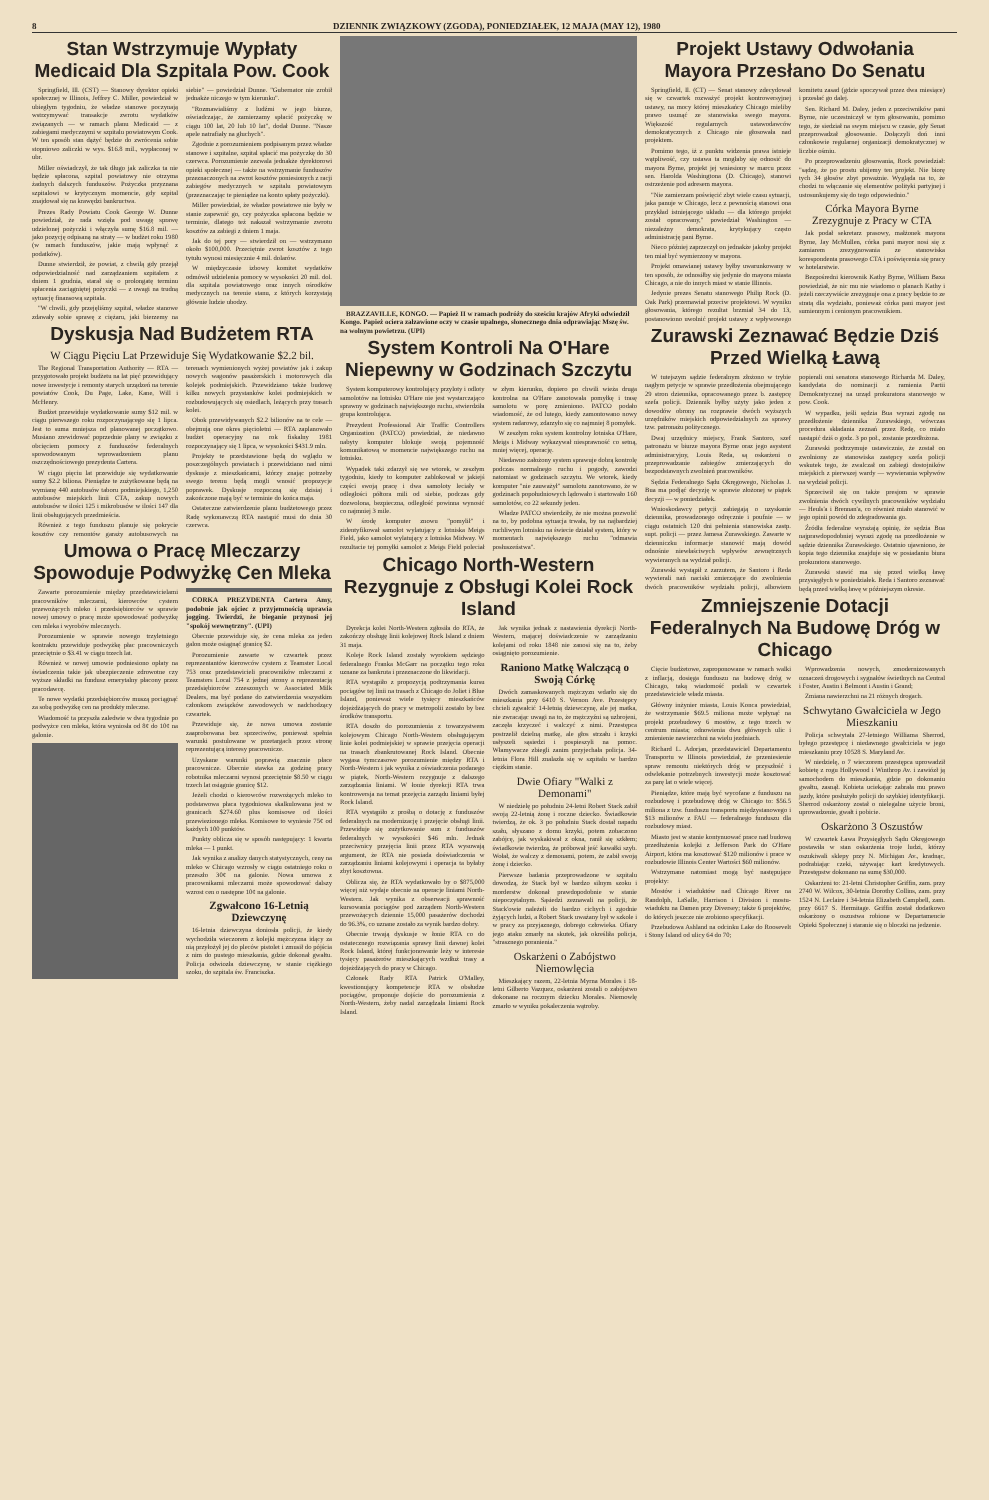8 DZIENNIK ZWIĄZKOWY (ZGODA), PONIEDZIAŁEK, 12 MAJA (MAY 12), 1980
Stan Wstrzymuje Wypłaty Medicaid Dla Szpitala Pow. Cook
Springfield, Ill. (CST) — Stanowy dyrektor opieki społecznej w Illinois, Jeffrey C. Miller, powiedział w ubiegłym tygodniu, że władze stanowe poczynają wstrzymywać transakcje zwrotu wydatków związanych — w ramach planu Medicaid — z zabiegami medycznymi w szpitalu powiatowym Cook. W ten sposób stan dążyć będzie do zwrócenia sobie stopniowo zaliczki w wys. $16.8 mil., wypłaconej w ubr.
Miller oświadczył, że tak długo jak zaliczka ta nie będzie spłacona, szpital powiatowy nie otrzyma żadnych dalszych funduszów. Pożyczka przyznana szpitalowi w krytycznym momencie, gdy szpital znajdował się na krawędzi bankructwa.
Prezes Rady Powiatu Cook George W. Dunne powiedział, że rada wzięła pod uwagę sprawę udzielonej pożyczki i włączyła sumę $16.8 mil. — jako pozycję odpisaną na straty — w budżet roku 1980 (w ramach funduszów, jakie mają wpłynąć z podatków).
Dunne stwierdził, że powiat, z chwilą gdy przejął odpowiedzialność nad zarządzaniem szpitalem z dniem 1 grudnia, starał się o prolongatę terminu spłacenia zaciągniętej pożyczki — z uwagi na trudną sytuację finansową szpitala.
"W chwili, gdy przejęliśmy szpital, władze stanowe zdawały sobie sprawę z ciężaru, jaki bierzemy na siebie" — powiedział Dunne. "Gubernator nie zrobił jednakże niczego w tym kierunku".
"Rozmawialiśmy z ludźmi w jego biurze, oświadczając, że zamierzamy spłacić pożyczkę w ciągu 100 lat, 20 lub 10 lat", dodał Dunne. "Nasze apele natrafiały na głuchych".
Zgodnie z porozumieniem podpisanym przez władze stanowe i szpitalne, szpital spłacić ma pożyczkę do 30 czerwca. Porozumienie zezwala jednakże dyrektorowi opieki społecznej — także na wstrzymanie funduszów przeznaczonych na zwrot kosztów poniesionych z racji zabiegów medycznych w szpitalu powiatowym (przeznaczając te pieniądze na konto spłaty pożyczki).
Miller powiedział, że władze powiatowe nie były w stanie zapewnić go, czy pożyczka spłacona będzie w terminie, dlatego też nakazał wstrzymanie zwrotu kosztów za zabiegi z dniem 1 maja.
Jak do tej pory — stwierdził on — wstrzymano około $100,000. Przeciętnie zwrot kosztów z tego tytułu wynosi miesięcznie 4 mil. dolarów.
W międzyczasie izbowy komitet wydatków odmówił udzielenia pomocy w wysokości 20 mil. dol. dla szpitala powiatowego oraz innych ośrodków medycznych na terenie stanu, z których korzystają głównie ludzie ubodzy.
Dyskusja Nad Budżetem RTA
W Ciągu Pięciu Lat Przewiduje Się Wydatkowanie $2.2 bil.
The Regional Transportation Authority — RTA — przygotowało projekt budżetu na lat pięć przewidujący nowe inwestycje i remonty starych urządzeń na terenie powiatów Cook, Du Page, Lake, Kane, Will i McHenry.
Budżet przewiduje wydatkowanie sumy $12 mil. w ciągu pierwszego roku rozpoczynającego się 1 lipca. Jest to suma mniejsza od planowanej początkowo. Musiano zrewidować poprzednie plany w związku z obcięciem pomocy z funduszów federalnych spowodowanym wprowadzeniem planu oszczędnościowego prezydenta Cartera.
W ciągu pięciu lat przewiduje się wydatkowanie sumy $2.2 biliona. Pieniądze te zużytkowane będą na wymianę 440 autobusów taboru podmiejskiego, 1,250 autobusów miejskich linii CTA, zakup nowych autobusów w ilości 125 i mikrobusów w ilości 147 dla linii obsługujących przedmieścia.
Również z tego funduszu planuje się pokrycie kosztów czy remontów garaży autobusowych na terenach wymienionych wyżej powiatów jak i zakup nowych wagonów pasażerskich i motorowych dla kolejek podmiejskich. Przewidziano także budowę kilku nowych przystanków kolei podmiejskich w rozbudowujących się osiedlach, leżących przy trasach kolei.
Obok przewidywanych $2.2 bilionów na te cele — obejmują one okres pięcioletni — RTA zaplanowało budżet operacyjny na rok fiskalny 1981 rozpoczynający się 1 lipca, w wysokości $431.9 mln.
Projekty te przedstawione będą do wglądu w poszczególnych powiatach i przewidziano nad nimi dyskusje z mieszkańcami, którzy znając potrzeby swego terenu będą mogli wnosić propozycje poprawek. Dyskusje rozpoczną się dzisiaj i zakończone mają być w terminie do końca maja.
Ostateczne zatwierdzenie planu budżetowego przez Radę wykonawczą RTA nastąpić musi do dnia 30 czerwca.
Umowa o Pracę Mleczarzy Spowoduje Podwyżkę Cen Mleka
Zawarte porozumienie między przedstawicielami pracowników mleczarni, kierowców cystern przewożących mleko i przedsiębiorców w sprawie nowej umowy o pracę może spowodować podwyżkę cen mleka i wyrobów mlecznych.
Porozumienie w sprawie nowego trzyletniego kontraktu przewiduje podwyżkę płac pracowniczych przeciętnie o $3.41 w ciągu trzech lat.
Również w nowej umowie podniesiono opłaty na świadczenia takie jak ubezpieczenie zdrowotne czy wyższe składki na fundusz emerytalny płacony przez pracodawcę.
Te nowe wydatki przedsiębiorców muszą pociągnąć za sobą podwyżkę cen na produkty mleczne.
Wiadomość ta przyszła zaledwie w dwa tygodnie po podwyżce cen mleka, która wyniosła od 8¢ do 10¢ na galonie.
CORKA PREZYDENTA Cartera Amy, podobnie jak ojciec z przyjemnością uprawia jogging. Twierdzi, że bieganie przynosi jej "spokój wewnętrzny". (UPI)
Obecnie przewiduje się, że cena mleka za jeden galon może osiągnąć granicę $2.
Porozumienie zawarte w czwartek przez reprezentantów kierowców cystern z Teamster Local 753 oraz przedstawicieli pracowników mleczarni z Teamsters Local 754 z jednej strony a reprezentacją przedsiębiorców zrzeszonych w Associated Milk Dealers, ma być podane do zatwierdzenia wszystkim członkom związków zawodowych w nadchodzący czwartek.
Przewiduje się, że nowa umowa zostanie zaaprobowana bez sprzeciwów, ponieważ spełnia warunki postulowane w przetargach przez stronę reprezentującą interesy pracownicze.
Uzyskane warunki poprawią znacznie płace pracownicze. Obecnie stawka za godzinę pracy robotnika mleczarni wynosi przeciętnie $8.50 w ciągu trzech lat osiągnie granicę $12.
Jeżeli chodzi o kierowców rozwożących mleko to podstawowa płaca tygodniowa skalkulowana jest w granicach $274.60 plus komisowe od ilości przewiezionego mleka. Komisowe to wyniesie 75¢ od każdych 100 punktów.
Punkty oblicza się w sposób następujący: 1 kwarta mleka — 1 punkt.
Jak wynika z analizy danych statystycznych, ceny na mleko w Chicago wzrosły w ciągu ostatniego roku o przeszło 30¢ na galonie. Nowa umowa z pracownikami mleczarni może spowodować dalszy wzrost cen o następne 10¢ na galonie.
Zgwałcono 16-Letnią Dziewczynę
16-letnia dziewczyna doniosła policji, że kiedy wychodziła wieczorem z kolejki mężczyzna idący za nią przyłożył jej do pleców pistolet i zmusił do pójścia z nim do pustego mieszkania, gdzie dokonał gwałtu. Policja odwiozła dziewczynę, w stanie ciężkiego szoku, do szpitala św. Franciszka.
BRAZZAVILLE, KONGO. — Papież II w ramach podróży do sześciu krajów Afryki odwiedził Kongo. Papież ociera załzawione oczy w czasie upalnego, słonecznego dnia odprawiając Mszę św. na wolnym powietrzu. (UPI)
System Kontroli Na O'Hare Niepewny w Godzinach Szczytu
System komputerowy kontrolujący przyloty i odloty samolotów na lotnisku O'Hare nie jest wystarczająco sprawny w godzinach największego ruchu, stwierdziła grupa kontrolująca.
Prezydent Professional Air Traffic Controllers Organization (PATCO) powiedział, że niedawno nabyty komputer blokuje swoją pojemność komunikatową w momencie największego ruchu na lotnisku.
Wypadek taki zdarzył się we wtorek, w zeszłym tygodniu, kiedy to komputer zablokował w jakiejś części swoją pracę i dwa samoloty leciały w odległości półtora mili od siebie, podczas gdy dozwolona, bezpieczna, odległość powinna wynosić co najmniej 3 mile.
W środę komputer znowu "pomylił" i zidentyfikował samolot wylatujący z lotniska Meigs Field, jako samolot wylatujący z lotniska Midway. W rezultacie tej pomyłki samolot z Meigs Field poleciał w złym kierunku, dopiero po chwili wieża druga kontrolna na O'Hare zanotowała pomyłkę i trasę samolotu w porę zmieniono. PATCO podało wiadomość, że od lutego, kiedy zamontowano nowy system radarowy, zdarzyło się co najmniej 8 pomyłek.
W zeszłym roku system kontrolny lotniska O'Hare, Meigs i Midway wykazywał niesprawność co setną, mniej więcej, operację.
Niedawno założony system sprawuje dobrą kontrolę podczas normalnego ruchu i pogody, zawodzi natomiast w godzinach szczytu. We wtorek, kiedy komputer "nie zauważył" samolotu zanotowano, że w godzinach popołudniowych lądowało i startowało 160 samolotów, co 22 sekundy jeden.
Władze PATCO stwierdziły, że nie można pozwolić na to, by podobna sytuacja trwała, by na najbardziej ruchliwym lotnisku na świecie działał system, który w momentach największego ruchu "odmawia posłuszeństwa".
Chicago North-Western Rezygnuje z Obsługi Kolei Rock Island
Dyrekcja kolei North-Western zgłosiła do RTA, że zakończy obsługę linii kolejowej Rock Island z dniem 31 maja.
Koleje Rock Island zostały wyrokiem sędziego federalnego Franka McGarr na początku tego roku uznane za bankruta i przeznaczone do likwidacji.
RTA wystąpiło z propozycją podtrzymania kursu pociągów tej linii na trasach z Chicago do Joliet i Blue Island, ponieważ wiele tysięcy mieszkańców dojeżdżających do pracy w metropolii zostało by bez środków transportu.
RTA doszło do porozumienia z towarzystwem kolejowym Chicago North-Western obsługującym linie kolei podmiejskiej w sprawie przejęcia operacji na trasach zbankrutowanej Rock Island. Obecnie wygasa tymczasowe porozumienie między RTA i North-Western i jak wynika z oświadczenia podanego w piątek, North-Western rezygnuje z dalszego zarządzania liniami. W łonie dyrekcji RTA trwa kontrowersja na temat przejęcia zarządu liniami byłej Rock Island.
RTA wystąpiło z prośbą o dotację z funduszów federalnych na modernizację i przejęcie obsługi linii. Przewiduje się zużytkowanie sum z funduszów federalnych w wysokości $46 mln. Jednak przeciwnicy przejęcia linii przez RTA wysuwają argument, że RTA nie posiada doświadczenia w zarządzaniu liniami kolejowymi i operacja ta byłaby zbyt kosztowna.
Oblicza się, że RTA wydatkowało by o $875,000 więcej niż wydaje obecnie na operacje liniami North-Western. Jak wynika z obserwacji sprawność kursowania pociągów pod zarządem North-Western przewożących dziennie 15,000 pasażerów dochodzi do 96.3%, co uznane zostało za wynik bardzo dobry.
Obecnie trwają dyskusje w łonie RTA co do ostatecznego rozwiązania sprawy linii dawnej kolei Rock Island, której funkcjonowanie leży w interesie tysięcy pasażerów mieszkających wzdłuż trasy a dojeżdżających do pracy w Chicago.
Członek Rady RTA Patrick O'Malley, kwestionujący kompetencje RTA w obsłudze pociągów, proponuje dojście do porozumienia z North-Western, żeby nadal zarządzała liniami Rock Island.
Jak wynika jednak z nastawienia dyrekcji North-Western, mającej doświadczenie w zarządzaniu kolejami od roku 1848 nie zanosi się na to, żeby osiągnięto porozumienie.
Raniono Matkę Walczącą o Swoją Córkę
Dwóch zamaskowanych mężczyzn wdarło się do mieszkania przy 6410 S. Vernon Ave. Przestępcy chcieli zgwałcić 14-letnią dziewczynę, ale jej matka, nie zwracając uwagi na to, że mężczyźni są uzbrojeni, zaczęła krzyczeć i walczyć z nimi. Przestępca postrzelił dzielną matkę, ale głos strzału i krzyki usłyszeli sąsiedzi i pospieszyli na pomoc. Włamywacze zbiegli zanim przyjechała policja. 34-letnia Flora Hill znalazła się w szpitalu w bardzo ciężkim stanie.
Dwie Ofiary "Walki z Demonami"
W niedzielę po południu 24-letni Robert Stack zabił swoją 22-letnią żonę i roczne dziecko. Świadkowie twierdzą, że ok. 3 po południu Stack dostał napadu szału, słyszano z domu krzyki, potem zobaczono zabójcę, jak wyskakiwał z okna, ranił się szkłem; świadkowie twierdzą, że próbował jeść kawałki szyb. Wołał, że walczy z demonami, potem, że zabił swoją żonę i dziecko.
Pierwsze badania przeprowadzone w szpitalu dowodzą, że Stack był w bardzo silnym szoku i morderstw dokonał prawdopodobnie w stanie niepoczytalnym. Sąsiedzi zeznawali na policji, że Stack'owie należeli do bardzo cichych i zgodnie żyjących ludzi, a Robert Stack uważany był w szkole i w pracy za przyjaznego, dobrego człowieka. Ofiary jego ataku zmarły na skutek, jak określiła policja, "strasznego poranienia."
Oskarżeni o Zabójstwo Niemowlęcia
Mieszkający razem, 22-letnia Myrna Morales i 18-letni Gilberto Vazquez, oskarżeni zostali o zabójstwo dokonane na rocznym dziecku Morales. Niemowlę zmarło w wyniku pokaleczenia wątroby.
Projekt Ustawy Odwołania Mayora Przesłano Do Senatu
Springfield, Il. (CT) — Senat stanowy zdecydował się w czwartek rozważyć projekt kontrowersyjnej ustawy, na mocy której mieszkańcy Chicago mieliby prawo usunąć ze stanowiska swego mayora. Większość regularnych ustawodawców demokratycznych z Chicago nie głosowała nad projektem.
Pomimo tego, iż z punktu widzenia prawa istnieje wątpliwość, czy ustawa ta mogłaby się odnosić do mayora Byrne, projekt jej wniesiony w marcu przez sen. Harolda Washingtona (D. Chicago), stanowi ostrzeżenie pod adresem mayora.
"Nie zamierzam poświęcić zbyt wiele czasu sytuacji, jaka panuje w Chicago, lecz z pewnością stanowi ona przykład istniejącego układu — dla którego projekt został opracowany," powiedział Washington — niezależny demokrata, krytykujący często administrację pani Byrne.
Nieco później zaprzeczył on jednakże jakoby projekt ten miał być wymierzony w mayora.
Projekt omawianej ustawy byłby uwarunkowany w ten sposób, że odnosiłby się jedynie do mayora miasta Chicago, a nie do innych miast w stanie Illinois.
Jedynie prezes Senatu stanowego Philip Rock (D. Oak Park) przemawiał przeciw projektowi. W wyniku głosowania, którego rezultat brzmiał 34 do 13, postanowiono uwolnić projekt ustawy z wpływowego komitetu zasad (gdzie spoczywał przez dwa miesiące) i przesłać go dalej.
Sen. Richard M. Daley, jeden z przeciwników pani Byrne, nie uczestniczył w tym głosowaniu, pomimo tego, że siedział na swym miejscu w czasie, gdy Senat przeprowadzał głosowanie. Dołączyli doń inni członkowie regularnej organizacji demokratycznej w liczbie ośmiu.
Po przeprowadzeniu głosowania, Rock powiedział: "sądzę, że po prostu ubijemy ten projekt. Nie biorę tych 34 głosów zbyt poważnie. Wygląda na to, że chodzi tu włączanie się elementów polityki partyjnej i ustosunkujemy się do tego odpowiednio."
Córka Mayora Byrne Zrezygnuje z Pracy w CTA
Jak podał sekretarz prasowy, małżonek mayora Byrne, Jay McMullen, córka pani mayor nosi się z zamiarem zrezygnowania ze stanowiska korespondenta prasowego CTA i poświęcenia się pracy w hotelarstwie.
Bezpośredni kierownik Kathy Byrne, William Baxa powiedział, że nic mu nie wiadomo o planach Kathy i jeżeli rzeczywiście zrezygnuje ona z pracy będzie to ze stratą dla wydziału, ponieważ córka pani mayor jest sumiennym i cenionym pracownikiem.
Zurawski Zeznawać Będzie Dziś Przed Wielką Ławą
W tutejszym sądzie federalnym złożono w trybie nagłym petycje w sprawie przedłożenia obejmującego 29 stron dziennika, opracowanego przez b. zastępcę szefa policji. Dziennik byłby użyty jako jeden z dowodów obrony na rozprawie dwóch wyższych urzędników miejskich odpowiedzialnych za sprawy tzw. patronażu politycznego.
Dwaj urzędnicy miejscy, Frank Santoro, szef patronażu w biurze mayora Byrne oraz jego asystent administracyjny, Louis Reda, są oskarżeni o przeprowadzanie zabiegów zmierzających do bezpodstawnych zwolnień pracowników.
Sędzia Federalnego Sądu Okręgowego, Nicholas J. Bua ma podjąć decyzję w sprawie złożonej w piątek decyzji — w poniedziałek.
Wnioskodawcy petycji zabiegają o uzyskanie dziennika, prowadzonego odręcznie i poufnie — w ciągu ostatnich 120 dni pełnienia stanowiska zastp. supt. policji — przez Jamesa Zurawskiego. Zawarte w dzienniczku informacje stanowić mają dowód odnośnie niewłaściwych wpływów zewnętrznych wywieranych na wydział policji.
Zurawski wystąpił z zarzutem, że Santoro i Reda wywierali nań naciski zmierzające do zwolnienia dwóch pracowników wydziału policji, albowiem popierali oni senatora stanowego Richarda M. Daley, kandydata do nominacji z ramienia Partii Demokratycznej na urząd prokuratora stanowego w pow. Cook.
W wypadku, jeśli sędzia Bua wyrazi zgodę na przedłożenie dziennika Zurawskiego, wówczas procedura składania zeznań przez Redę, co miało nastąpić dziś o godz. 3 po poł., zostanie przedłożona.
Zurawski podtrzymuje ustawicznie, że został on zwolniony ze stanowiska zastępcy szefa policji wskutek tego, że zwalczał on zabiegi dostojników miejskich z pierwszej wardy — wywierania wpływów na wydział policji.
Sprzeciwił się on także presjom w sprawie zwolnienia dwóch cywilnych pracowników wydziału — Heuls'a i Brennan'a, co również miało stanowić w jego opinii powód do zdegradowania go.
Źródła federalne wyrażają opinię, że sędzia Bua najprawdopodobniej wyrazi zgodę na przedłożenie w sądzie dziennika Zurawskiego. Ostatnio ujawniono, że kopia tego dziennika znajduje się w posiadaniu biura prokuratora stanowego.
Zurawski stawić ma się przed wielką ławę przysięgłych w poniedziałek. Reda i Santoro zeznawać będą przed wielką ławę w późniejszym okresie.
Zmniejszenie Dotacji Federalnych Na Budowę Dróg w Chicago
Cięcie budżetowe, zaproponowane w ramach walki z inflacją, dosięga funduszu na budowę dróg w Chicago, taką wiadomość podali w czwartek przedstawiciele władz miasta.
Główny inżynier miasta, Louis Konca powiedział, że wstrzymanie $69.5 miliona może wpłynąć na projekt przebudowy 6 mostów, z tego trzech w centrum miasta; odnowienia dwu głównych ulic i zmienienie nawierzchni na wielu jezdniach.
Richard L. Adorjan, przedstawiciel Departamentu Transportu w Illinois powiedział, że przeniesienie spraw remontu niektórych dróg w przyszłość i odwlekanie potrzebnych inwestycji może kosztować za parę lat o wiele więcej.
Pieniądze, które mają być wycofane z funduszu na rozbudowę i przebudowę dróg w Chicago to: $56.5 miliona z tzw. funduszu transportu międzystanowego i $13 milionów z FAU — federalnego funduszu dla rozbudowy miast.
Miasto jest w stanie kontynuować prace nad budową przedłużenia kolejki z Jefferson Park do O'Hare Airport, która ma kosztować $120 milionów i prace w rozbudowie Illinois Center Wartości $60 milionów.
Wstrzymane natomiast mogą być następujące projekty:
Mostów i wiaduktów nad Chicago River na Randolph, LaSalle, Harrison i Division i mostu-wiaduktu na Damen przy Diversey; także 6 projektów, do których jeszcze nie zrobiono specyfikacji.
Przebudowa Ashland na odcinku Lake do Roosevelt i Stony Island od ulicy 64 do 70;
Wprowadzenia nowych, zmodernizowanych oznaczeń drogowych i sygnałów świetlnych na Central i Foster, Austin i Belmont i Austin i Grand;
Zmiana nawierzchni na 21 różnych drogach.
Schwytano Gwałciciela w Jego Mieszkaniu
Policja schwytała 27-letniego Williama Sherrod, byłego przestępcę i niedawnego gwałciciela w jego mieszkaniu przy 10528 S. Maryland Av.
W niedzielę, o 7 wieczorem przestępca uprowadził kobietę z rogu Hollywood i Winthrop Av. i zawiózł ją samochodem do mieszkania, gdzie po dokonaniu gwałtu, zasnął. Kobieta uciekając zabrała mu prawo jazdy, które posłużyło policji do szybkiej identyfikacji. Sherrod oskarżony został o nielegalne użycie broni, uprowadzenie, gwałt i pobicie.
Oskarżono 3 Oszustów
W czwartek Ława Przysięgłych Sądu Okręgowego postawiła w stan oskarżenia troje ludzi, którzy oszukiwali sklepy przy N. Michigan Av., kradnąc, podrabiając czeki, używając kart kredytowych. Przestępstw dokonano na sumę $30,000.
Oskarżeni to: 21-letni Christopher Griffin, zam. przy 2740 W. Wilcox, 30-letnia Dorothy Collins, zam. przy 1524 N. Leclaire i 34-letnia Elizabeth Campbell, zam. przy 6617 S. Hermitage. Griffin został dodatkowo oskarżony o oszustwa robione w Departamencie Opieki Społecznej i staranie się o bloczki na jedzenie.